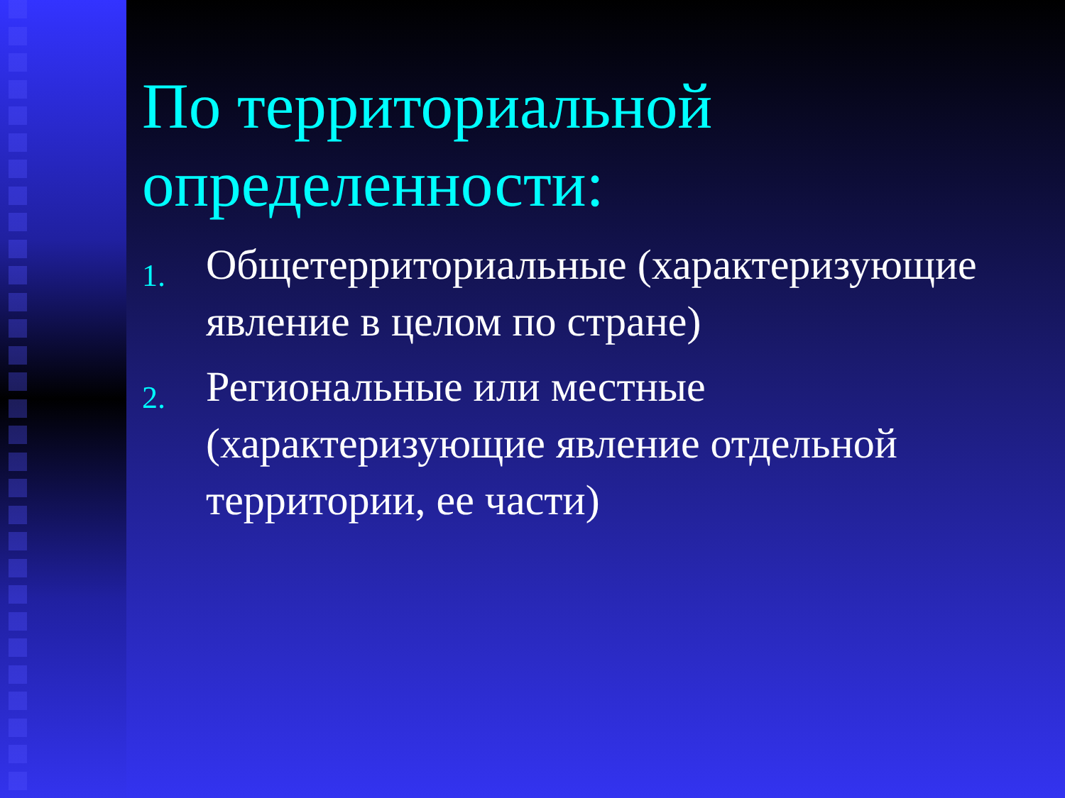По территориальной определенности:
1.
Общетерриториальные (характеризующие явление в целом по стране)
2.
Региональные или местные (характеризующие явление отдельной территории, ее части)